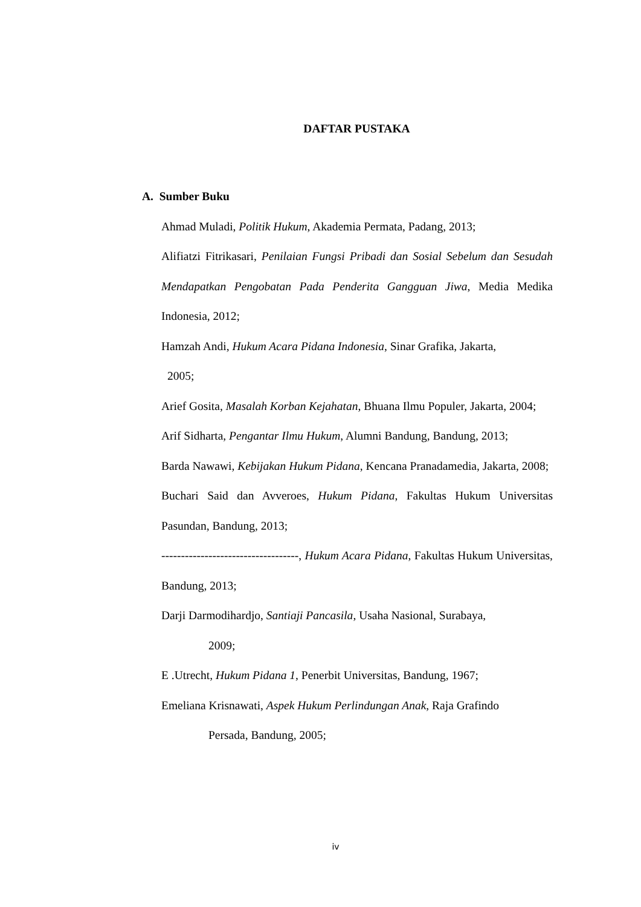DAFTAR PUSTAKA
A. Sumber Buku
Ahmad Muladi, Politik Hukum, Akademia Permata, Padang, 2013;
Alifiatzi Fitrikasari, Penilaian Fungsi Pribadi dan Sosial Sebelum dan Sesudah Mendapatkan Pengobatan Pada Penderita Gangguan Jiwa, Media Medika Indonesia, 2012;
Hamzah Andi, Hukum Acara Pidana Indonesia, Sinar Grafika, Jakarta,
2005;
Arief Gosita, Masalah Korban Kejahatan, Bhuana Ilmu Populer, Jakarta, 2004;
Arif Sidharta, Pengantar Ilmu Hukum, Alumni Bandung, Bandung, 2013;
Barda Nawawi, Kebijakan Hukum Pidana, Kencana Pranadamedia, Jakarta, 2008;
Buchari Said dan Avveroes, Hukum Pidana, Fakultas Hukum Universitas Pasundan, Bandung, 2013;
-----------------------------------, Hukum Acara Pidana, Fakultas Hukum Universitas, Bandung, 2013;
Darji Darmodihardjo, Santiaji Pancasila, Usaha Nasional, Surabaya,
2009;
E .Utrecht, Hukum Pidana 1, Penerbit Universitas, Bandung, 1967;
Emeliana Krisnawati, Aspek Hukum Perlindungan Anak, Raja Grafindo
Persada, Bandung, 2005;
iv